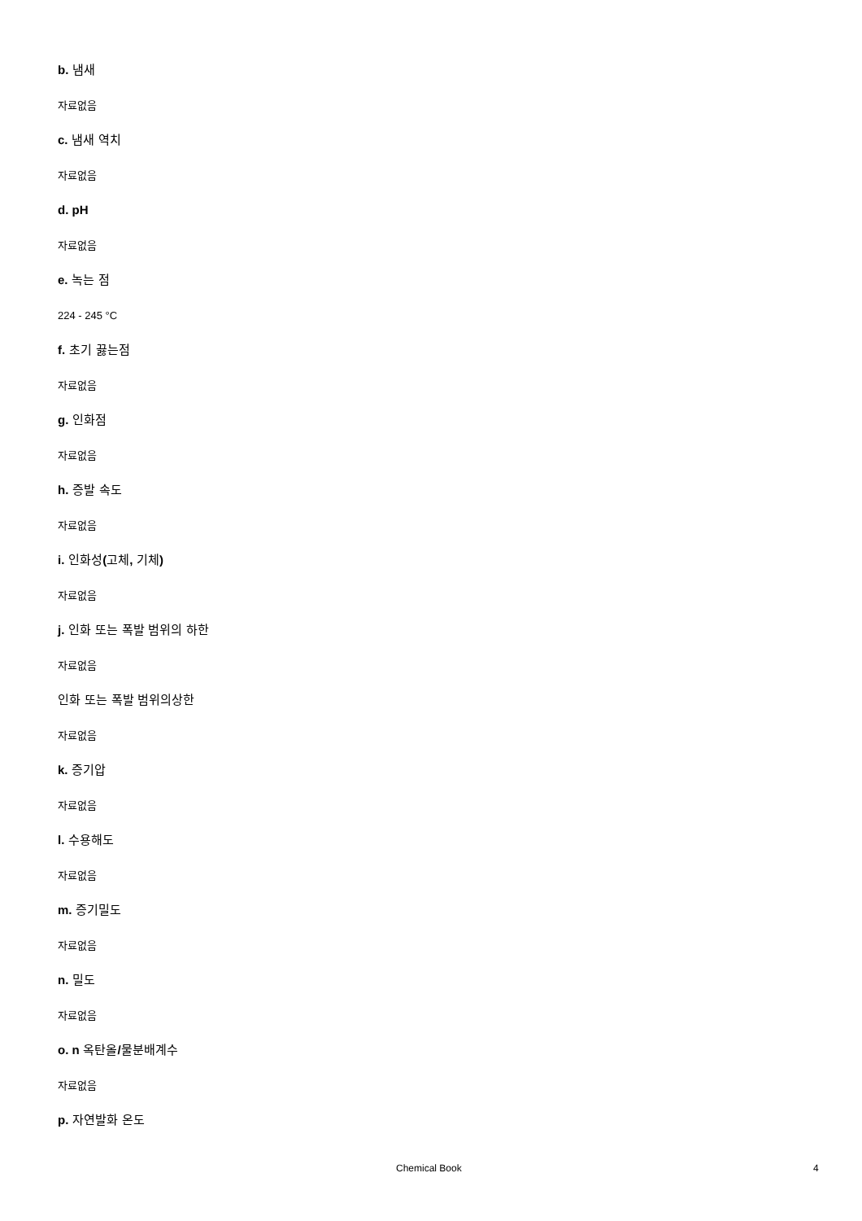b. 냄새
자료없음
c. 냄새 역치
자료없음
d. pH
자료없음
e. 녹는 점
224 - 245 °C
f. 초기 끓는점
자료없음
g. 인화점
자료없음
h. 증발 속도
자료없음
i. 인화성(고체, 기체)
자료없음
j. 인화 또는 폭발 범위의 하한
자료없음
인화 또는 폭발 범위의상한
자료없음
k. 증기압
자료없음
l. 수용해도
자료없음
m. 증기밀도
자료없음
n. 밀도
자료없음
o. n 옥탄올/물분배계수
자료없음
p. 자연발화 온도
Chemical Book 4